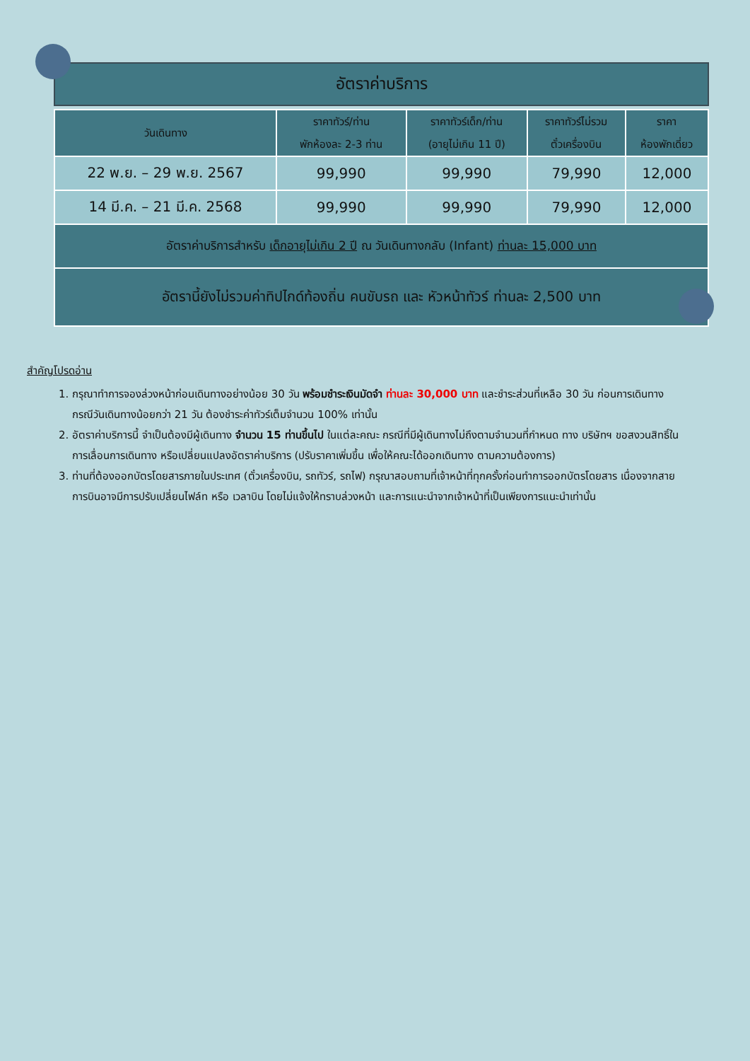อัตราค่าบริการ
| วันเดินทาง | ราคาทัวร์/ท่าน พักห้องละ 2-3 ท่าน | ราคาทัวร์เด็ก/ท่าน (อายุไม่เกิน 11 ปี) | ราคาทัวร์ไม่รวม ตั๋วเครื่องบิน | ราคา ห้องพักเดี่ยว |
| --- | --- | --- | --- | --- |
| 22 พ.ย. – 29 พ.ย. 2567 | 99,990 | 99,990 | 79,990 | 12,000 |
| 14 มี.ค. – 21 มี.ค. 2568 | 99,990 | 99,990 | 79,990 | 12,000 |
| อัตราค่าบริการสำหรับ เด็กอายุไม่เกิน 2 ปี ณ วันเดินทางกลับ (Infant) ท่านละ 15,000 บาท | | | | |
| อัตรานี้ยังไม่รวมค่าทิปไกด์ท้องถิ่น คนขับรถ และ หัวหน้าทัวร์ ท่านละ 2,500 บาท | | | | |
สำคัญโปรดอ่าน
1. กรุณาทำการจองล่วงหน้าก่อนเดินทางอย่างน้อย 30 วัน พร้อมชำระเงินมัดจำ ท่านละ 30,000 บาท และชำระส่วนที่เหลือ 30 วัน ก่อนการเดินทาง กรณีวันเดินทางน้อยกว่า 21 วัน ต้องชำระค่าทัวร์เต็มจำนวน 100% เท่านั้น
2. อัตราค่าบริการนี้ จำเป็นต้องมีผู้เดินทาง จำนวน 15 ท่านขึ้นไป ในแต่ละคณะ กรณีที่มีผู้เดินทางไม่ถึงตามจำนวนที่กำหนด ทาง บริษัทฯ ขอสงวนสิทธิ์ในการเลื่อนการเดินทาง หรือเปลี่ยนแปลงอัตราค่าบริการ (ปรับราคาเพิ่มขึ้น เพื่อให้คณะได้ออกเดินทาง ตามความต้องการ)
3. ท่านที่ต้องออกบัตรโดยสารภายในประเทศ (ตั๋วเครื่องบิน, รถทัวร์, รถไฟ) กรุณาสอบถามที่เจ้าหน้าที่ทุกครั้งก่อนทำการออกบัตรโดยสาร เนื่องจากสายการบินอาจมีการปรับเปลี่ยนไฟล์ท หรือ เวลาบิน โดยไม่แจ้งให้ทราบล่วงหน้า และการแนะนำจากเจ้าหน้าที่เป็นเพียงการแนะนำเท่านั้น